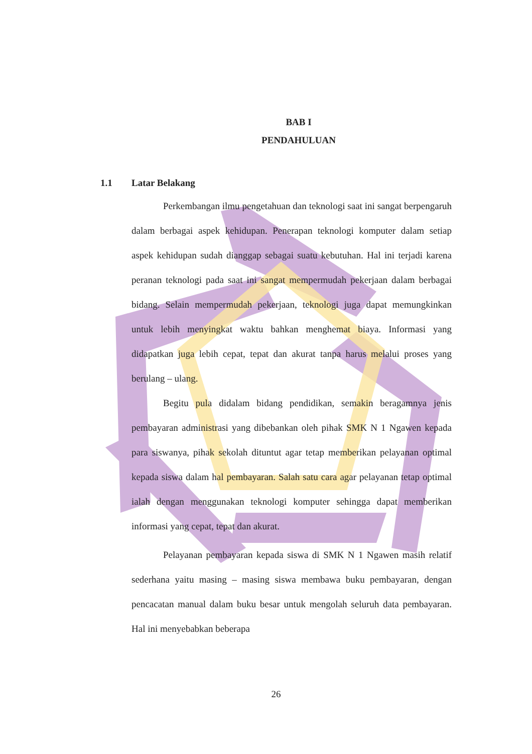BAB I
PENDAHULUAN
1.1 Latar Belakang
Perkembangan ilmu pengetahuan dan teknologi saat ini sangat berpengaruh dalam berbagai aspek kehidupan. Penerapan teknologi komputer dalam setiap aspek kehidupan sudah dianggap sebagai suatu kebutuhan. Hal ini terjadi karena peranan teknologi pada saat ini sangat mempermudah pekerjaan dalam berbagai bidang. Selain mempermudah pekerjaan, teknologi juga dapat memungkinkan untuk lebih menyingkat waktu bahkan menghemat biaya. Informasi yang didapatkan juga lebih cepat, tepat dan akurat tanpa harus melalui proses yang berulang – ulang.
Begitu pula didalam bidang pendidikan, semakin beragamnya jenis pembayaran administrasi yang dibebankan oleh pihak SMK N 1 Ngawen kepada para siswanya, pihak sekolah dituntut agar tetap memberikan pelayanan optimal kepada siswa dalam hal pembayaran. Salah satu cara agar pelayanan tetap optimal ialah dengan menggunakan teknologi komputer sehingga dapat memberikan informasi yang cepat, tepat dan akurat.
Pelayanan pembayaran kepada siswa di SMK N 1 Ngawen masih relatif sederhana yaitu masing – masing siswa membawa buku pembayaran, dengan pencacatan manual dalam buku besar untuk mengolah seluruh data pembayaran. Hal ini menyebabkan beberapa
26